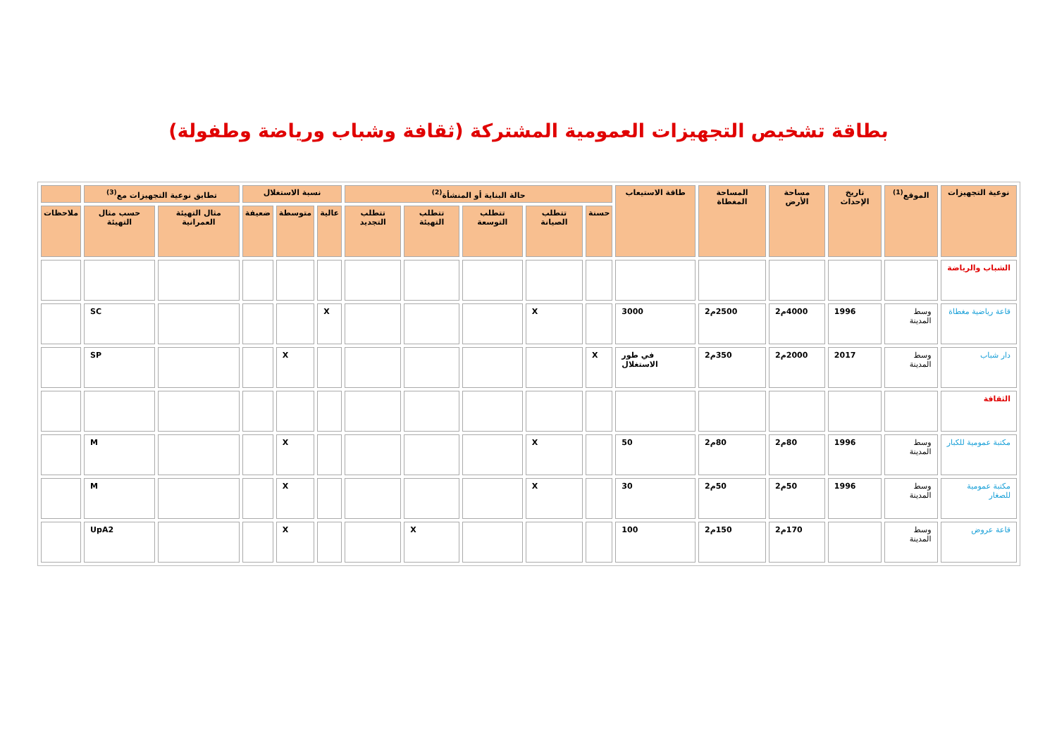بطاقة تشخيص التجهيزات العمومية المشتركة (ثقافة وشباب ورياضة وطفولة)
| نوعية التجهيزات | الموقع<sup>(1)</sup> | تاريخ الإحداث | مساحة الأرض | المساحة المغطاة | طاقة الاستيعاب | حالة البناية أو المنشأة<sup>(2)</sup> | | | | | نسبة الاستغلال | | | تطابق نوعية التجهيزات مع<sup>(3)</sup> | | |
| --- | --- | --- | --- | --- | --- | --- | --- | --- | --- | --- | --- | --- | --- | --- | --- | --- |
| | | | | | | حسنة | تتطلب الصيانة | تتطلب التوسعة | تتطلب التهيئة | تتطلب التجديد | عالية | متوسطة | ضعيفة | مثال التهيئة العمرانية | حسب مثال التهيئة | ملاحظات |
| الشباب والرياضة | | | | | | | | | | | | | | | | |
| قاعة رياضية مغطاة | وسط المدينة | 1996 | 4000م2 | 2500م2 | 3000 | | X | | | | X | | | | SC | |
| دار شباب | وسط المدينة | 2017 | 2000م2 | 350م2 | في طور الاستغلال | X | | | | | | X | | | SP | |
| الثقافة | | | | | | | | | | | | | | | | |
| مكتبة عمومية للكبار | وسط المدينة | 1996 | 80م2 | 80م2 | 50 | | X | | | | | X | | | M | |
| مكتبة عمومية للصغار | وسط المدينة | 1996 | 50م2 | 50م2 | 30 | | X | | | | | X | | | M | |
| قاعة عروض | وسط المدينة | | 170م2 | 150م2 | 100 | | | | X | | | X | | | UpA2 | |